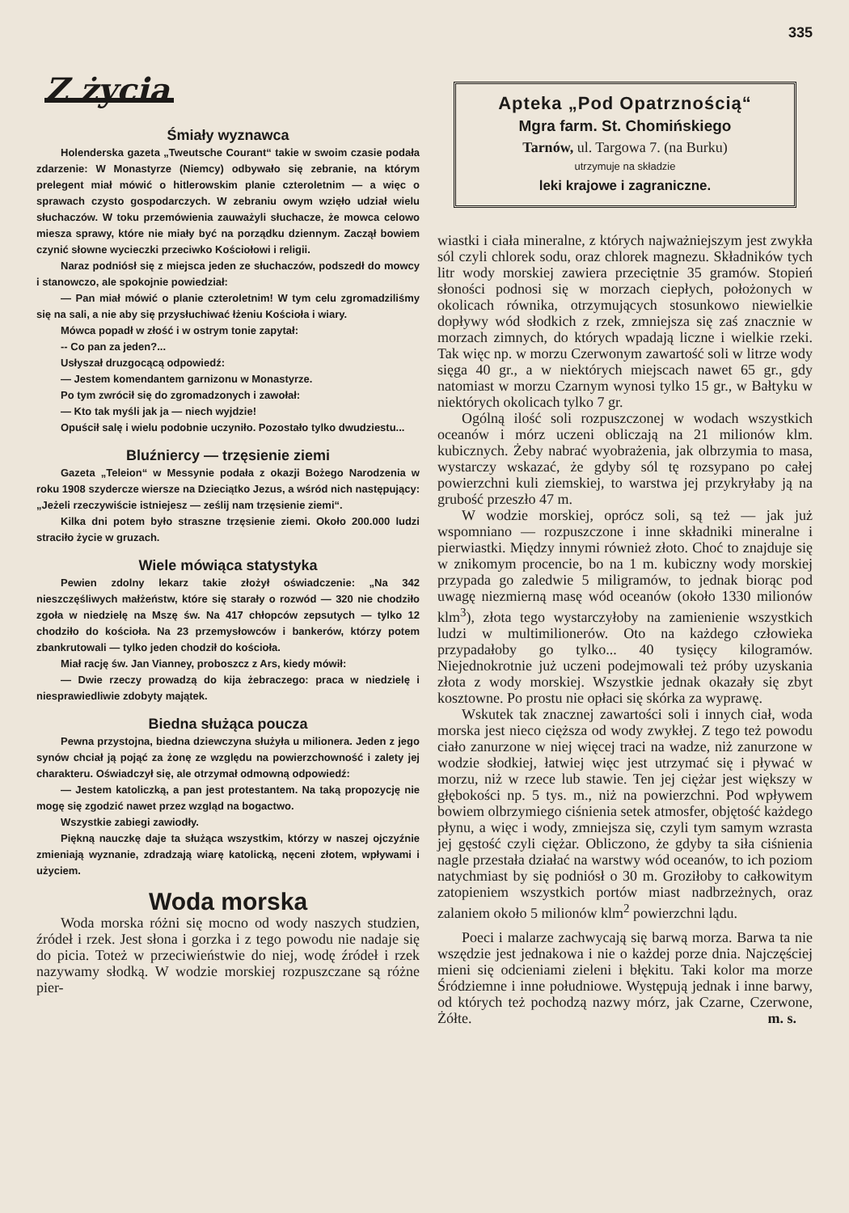335
Z życia
Śmiały wyznawca
Holenderska gazeta „Tweutsche Courant“ takie w swoim czasie podała zdarzenie: W Monastyrze (Niemcy) odbywało się zebranie, na którym prelegent miał mówić o hitlerowskim planie czteroletnim — a więc o sprawach czysto gospodarczych. W zebraniu owym wzięło udział wielu słuchaczów. W toku przemówienia zauważyli słuchacze, że mowca celowo miesza sprawy, które nie miały być na porządku dziennym. Zaczął bowiem czynić słowne wycieczki przeciwko Kościołowi i religii.
Naraz podniósł się z miejsca jeden ze słuchaczów, podszedł do mowcy i stanowczo, ale spokojnie powiedział:
— Pan miał mówić o planie czteroletnim! W tym celu zgromadziliśmy się na sali, a nie aby się przysłuchiwać łżeniu Kościoła i wiary.
Mówca popadł w złość i w ostrym tonie zapytał:
-- Co pan za jeden?...
Usłyszał druzgocącą odpowiedź:
— Jestem komendantem garnizonu w Monastyrze.
Po tym zwrócił się do zgromadzonych i zawołał:
— Kto tak myśli jak ja — niech wyjdzie!
Opuścił salę i wielu podobnie uczyniło. Pozostało tylko dwudziestu...
Bluźniercy — trzęsienie ziemi
Gazeta „Teleion“ w Messynie podała z okazji Bożego Narodzenia w roku 1908 szydercze wiersze na Dzieciątko Jezus, a wśród nich następujący: „Jeżeli rzeczywiście istniejesz — ześlij nam trzęsienie ziemi“.
Kilka dni potem było straszne trzęsienie ziemi. Około 200.000 ludzi straciło życie w gruzach.
Wiele mówiąca statystyka
Pewien zdolny lekarz takie złożył oświadczenie: „Na 342 nieszczęśliwych małżeństw, które się starały o rozwód — 320 nie chodziło zgoła w niedzielę na Mszę św. Na 417 chłopców zepsutych — tylko 12 chodziło do kościoła. Na 23 przemysłowców i bankerów, którzy potem zbankrutowali — tylko jeden chodził do kościoła.
Miał rację św. Jan Vianney, proboszcz z Ars, kiedy mówił:
— Dwie rzeczy prowadzą do kija żebraczego: praca w niedzielę i niesprawiedliwie zdobyty majątek.
Biedna służąca poucza
Pewna przystojna, biedna dziewczyna służyła u milionera. Jeden z jego synów chciał ją pojąć za żonę ze względu na powierzchowność i zalety jej charakteru. Oświadczył się, ale otrzymał odmowną odpowiedź:
— Jestem katoliczką, a pan jest protestantem. Na taką propozycję nie mogę się zgodzić nawet przez wzgląd na bogactwo.
Wszystkie zabiegi zawiodły.
Piękną nauczkę daje ta służąca wszystkim, którzy w naszej ojczyźnie zmieniają wyznanie, zdradzają wiarę katolicką, nęceni złotem, wpływami i użyciem.
Woda morska
Woda morska różni się mocno od wody naszych studzien, źródeł i rzek. Jest słona i gorzka i z tego powodu nie nadaje się do picia. Toteż w przeciwieństwie do niej, wodę źródeł i rzek nazywamy słodką. W wodzie morskiej rozpuszczane są różne pier-
Apteka „Pod Opatrznością“
Mgra farm. St. Chomińskiego
Tarnów, ul. Targowa 7. (na Burku)
utrzymuje na składzie
leki krajowe i zagraniczne.
wiastki i ciała mineralne, z których najważniejszym jest zwykła sól czyli chlorek sodu, oraz chlorek magnezu. Składników tych litr wody morskiej zawiera przeciętnie 35 gramów. Stopień słoności podnosi się w morzach ciepłych, położonych w okolicach równika, otrzymujących stosunkowo niewielkie dopływy wód słodkich z rzek, zmniejsza się zaś znacznie w morzach zimnych, do których wpadają liczne i wielkie rzeki. Tak więc np. w morzu Czerwonym zawartość soli w litrze wody sięga 40 gr., a w niektórych miejscach nawet 65 gr., gdy natomiast w morzu Czarnym wynosi tylko 15 gr., w Bałtyku w niektórych okolicach tylko 7 gr.
Ogólną ilość soli rozpuszczonej w wodach wszystkich oceanów i mórz uczeni obliczają na 21 milionów klm. kubicznych. Żeby nabrać wyobrażenia, jak olbrzymia to masa, wystarczy wskazać, że gdyby sól tę rozsypano po całej powierzchni kuli ziemskiej, to warstwa jej przykryłaby ją na grubość przeszło 47 m.
W wodzie morskiej, oprócz soli, są też — jak już wspomniano — rozpuszczone i inne składniki mineralne i pierwiastki. Między innymi również złoto. Choć to znajduje się w znikomym procencie, bo na 1 m. kubiczny wody morskiej przypada go zaledwie 5 miligramów, to jednak biorąc pod uwagę niezmierną masę wód oceanów (około 1330 milionów klm<sup>3</sup>), złota tego wystarczyłoby na zamienienie wszystkich ludzi w multimilionerów. Oto na każdego człowieka przypadałoby go tylko... 40 tysięcy kilogramów. Niejednokrotnie już uczeni podejmowali też próby uzyskania złota z wody morskiej. Wszystkie jednak okazały się zbyt kosztowne. Po prostu nie opłaci się skórka za wyprawę.
Wskutek tak znacznej zawartości soli i innych ciał, woda morska jest nieco cięższa od wody zwykłej. Z tego też powodu ciało zanurzone w niej więcej traci na wadze, niż zanurzone w wodzie słodkiej, łatwiej więc jest utrzymać się i pływać w morzu, niż w rzece lub stawie. Ten jej ciężar jest większy w głębokości np. 5 tys. m., niż na powierzchni. Pod wpływem bowiem olbrzymiego ciśnienia setek atmosfer, objętość każdego płynu, a więc i wody, zmniejsza się, czyli tym samym wzrasta jej gęstość czyli ciężar. Obliczono, że gdyby ta siła ciśnienia nagle przestała działać na warstwy wód oceanów, to ich poziom natychmiast by się podniósł o 30 m. Groziłoby to całkowitym zatopieniem wszystkich portów miast nadbrzeżnych, oraz zalaniem około 5 milionów klm<sup>2</sup> powierzchni lądu.
Poeci i malarze zachwycają się barwą morza. Barwa ta nie wszędzie jest jednakowa i nie o każdej porze dnia. Najczęściej mieni się odcieniami zieleni i błękitu. Taki kolor ma morze Śródziemne i inne południowe. Występują jednak i inne barwy, od których też pochodzą nazwy mórz, jak Czarne, Czerwone, Żółte. m. s.